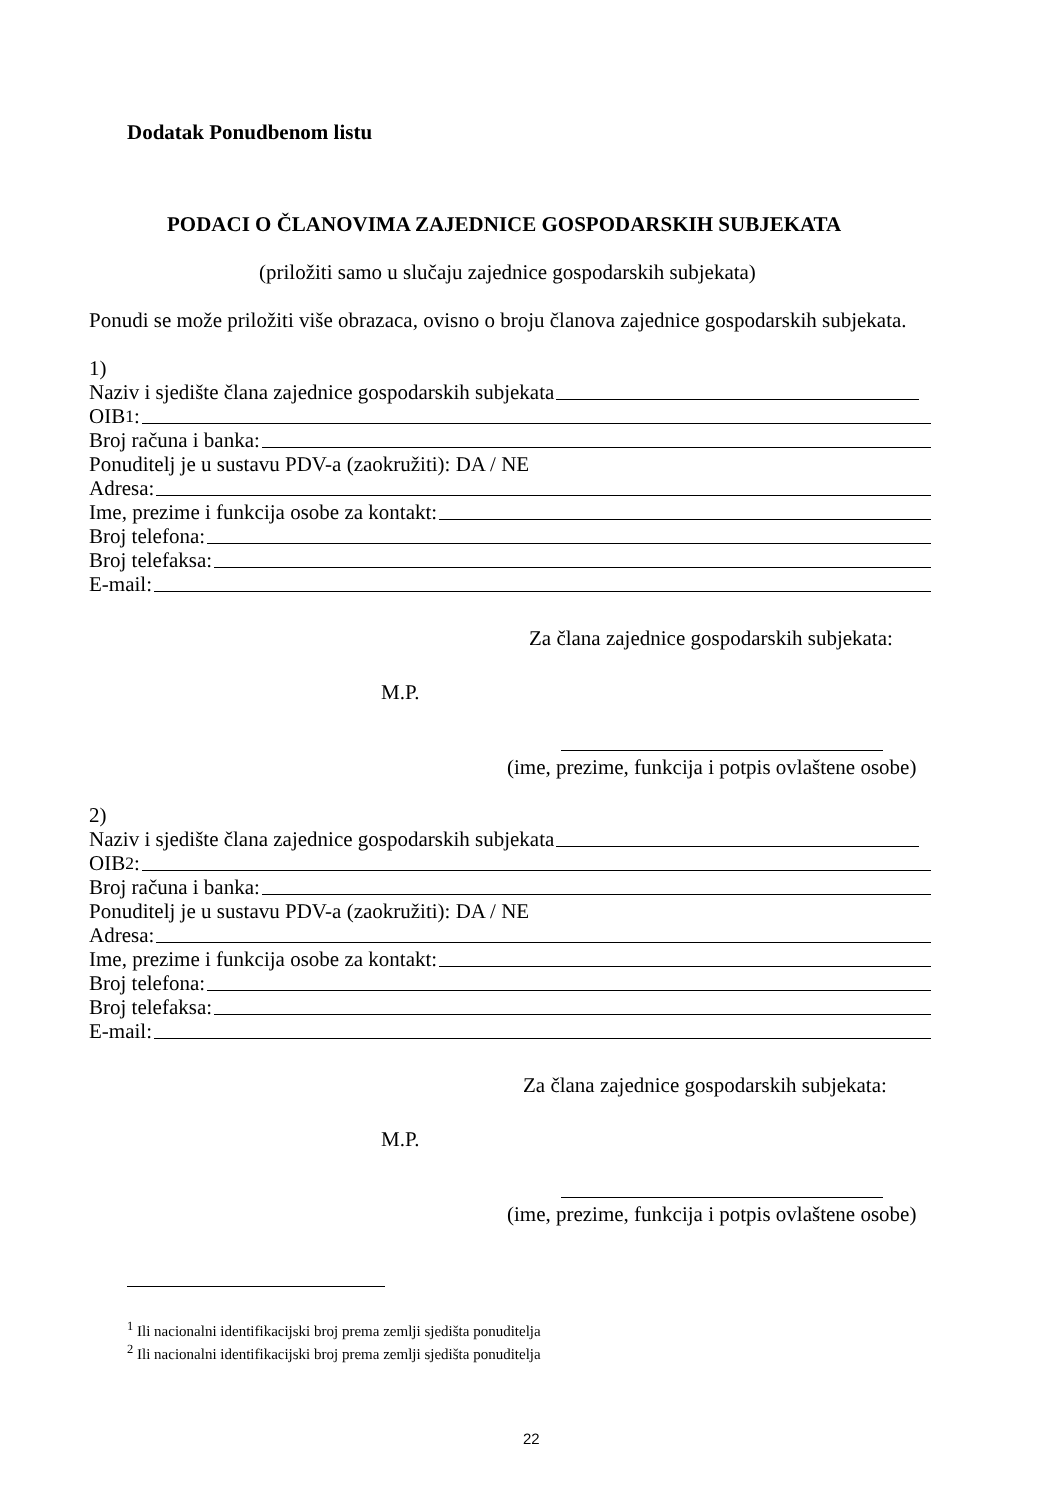Dodatak Ponudbenom listu
PODACI O ČLANOVIMA ZAJEDNICE GOSPODARSKIH SUBJEKATA
(priložiti samo u slučaju zajednice gospodarskih subjekata)
Ponudi se može priložiti više obrazaca, ovisno o broju članova zajednice gospodarskih subjekata.
1)
Naziv i sjedište člana zajednice gospodarskih subjekata
OIB<sup>1</sup>:
Broj računa i banka:
Ponuditelj je u sustavu PDV-a (zaokružiti): DA / NE
Adresa:
Ime, prezime i funkcija osobe za kontakt:
Broj telefona:
Broj telefaksa:
E-mail:
Za člana zajednice gospodarskih subjekata:
M.P.
(ime, prezime, funkcija i potpis ovlaštene osobe)
2)
Naziv i sjedište člana zajednice gospodarskih subjekata
OIB<sup>2</sup>:
Broj računa i banka:
Ponuditelj je u sustavu PDV-a (zaokružiti): DA / NE
Adresa:
Ime, prezime i funkcija osobe za kontakt:
Broj telefona:
Broj telefaksa:
E-mail:
Za člana zajednice gospodarskih subjekata:
M.P.
(ime, prezime, funkcija i potpis ovlaštene osobe)
<sup>1</sup> Ili nacionalni identifikacijski broj prema zemlji sjedišta ponuditelja
<sup>2</sup> Ili nacionalni identifikacijski broj prema zemlji sjedišta ponuditelja
22